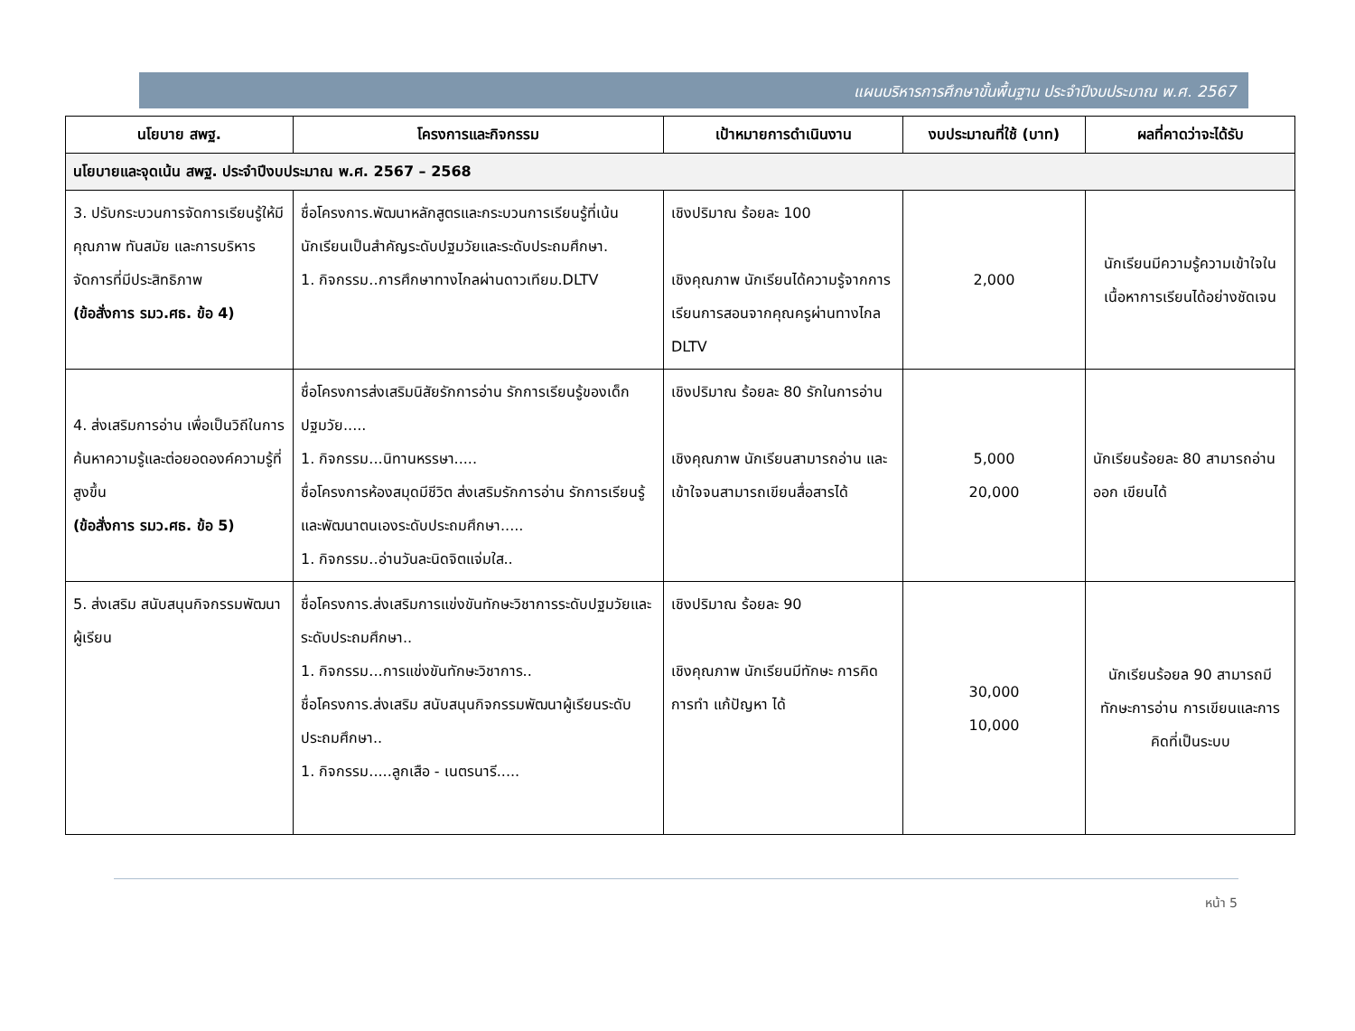แผนบริหารการศึกษาขั้นพื้นฐาน ประจำปีงบประมาณ พ.ศ. 2567
| นโยบาย สพฐ. | โครงการและกิจกรรม | เป้าหมายการดำเนินงาน | งบประมาณที่ใช้ (บาท) | ผลที่คาดว่าจะได้รับ |
| --- | --- | --- | --- | --- |
| นโยบายและจุดเน้น สพฐ. ประจำปีงบประมาณ พ.ศ. 2567 – 2568 | | | | |
| 3. ปรับกระบวนการจัดการเรียนรู้ให้มีคุณภาพ ทันสมัย และการบริหารจัดการที่มีประสิทธิภาพ (ข้อสั่งการ รมว.ศธ. ข้อ 4) | ชื่อโครงการ.พัฒนาหลักสูตรและกระบวนการเรียนรู้ที่เน้นนักเรียนเป็นสำคัญระดับปฐมวัยและระดับประถมศึกษา. 1. กิจกรรม..การศึกษาทางไกลผ่านดาวเทียม.DLTV | เชิงปริมาณ ร้อยละ 100 เชิงคุณภาพ นักเรียนได้ความรู้จากการเรียนการสอนจากคุณครูผ่านทางไกล DLTV | 2,000 | นักเรียนมีความรู้ความเข้าใจในเนื้อหาการเรียนได้อย่างชัดเจน |
| 4. ส่งเสริมการอ่าน เพื่อเป็นวิถีในการค้นหาความรู้และต่อยอดองค์ความรู้ที่สูงขึ้น (ข้อสั่งการ รมว.ศธ. ข้อ 5) | ชื่อโครงการส่งเสริมนิสัยรักการอ่าน รักการเรียนรู้ของเด็กปฐมวัย..... 1. กิจกรรม...นิทานหรรษา..... ชื่อโครงการห้องสมุดมีชีวิต ส่งเสริมรักการอ่าน รักการเรียนรู้และพัฒนาตนเองระดับประถมศึกษา..... 1. กิจกรรม..อ่านวันละนิดจิตแจ่มใส.. | เชิงปริมาณ ร้อยละ 80 รักในการอ่าน เชิงคุณภาพ นักเรียนสามารถอ่าน และเข้าใจจนสามารถเขียนสื่อสารได้ | 5,000 20,000 | นักเรียนร้อยละ 80 สามารถอ่านออก เขียนได้ |
| 5. ส่งเสริม สนับสนุนกิจกรรมพัฒนาผู้เรียน | ชื่อโครงการ.ส่งเสริมการแข่งขันทักษะวิชาการระดับปฐมวัยและระดับประถมศึกษา.. 1. กิจกรรม...การแข่งขันทักษะวิชาการ.. ชื่อโครงการ.ส่งเสริม สนับสนุนกิจกรรมพัฒนาผู้เรียนระดับประถมศึกษา.. 1. กิจกรรม.....ลูกเสือ - เนตรนารี..... | เชิงปริมาณ ร้อยละ 90 เชิงคุณภาพ นักเรียนมีทักษะ การคิด การทำ แก้ปัญหา ได้ | 30,000 10,000 | นักเรียนร้อยล 90 สามารถมีทักษะการอ่าน การเขียนและการคิดที่เป็นระบบ |
หน้า 5